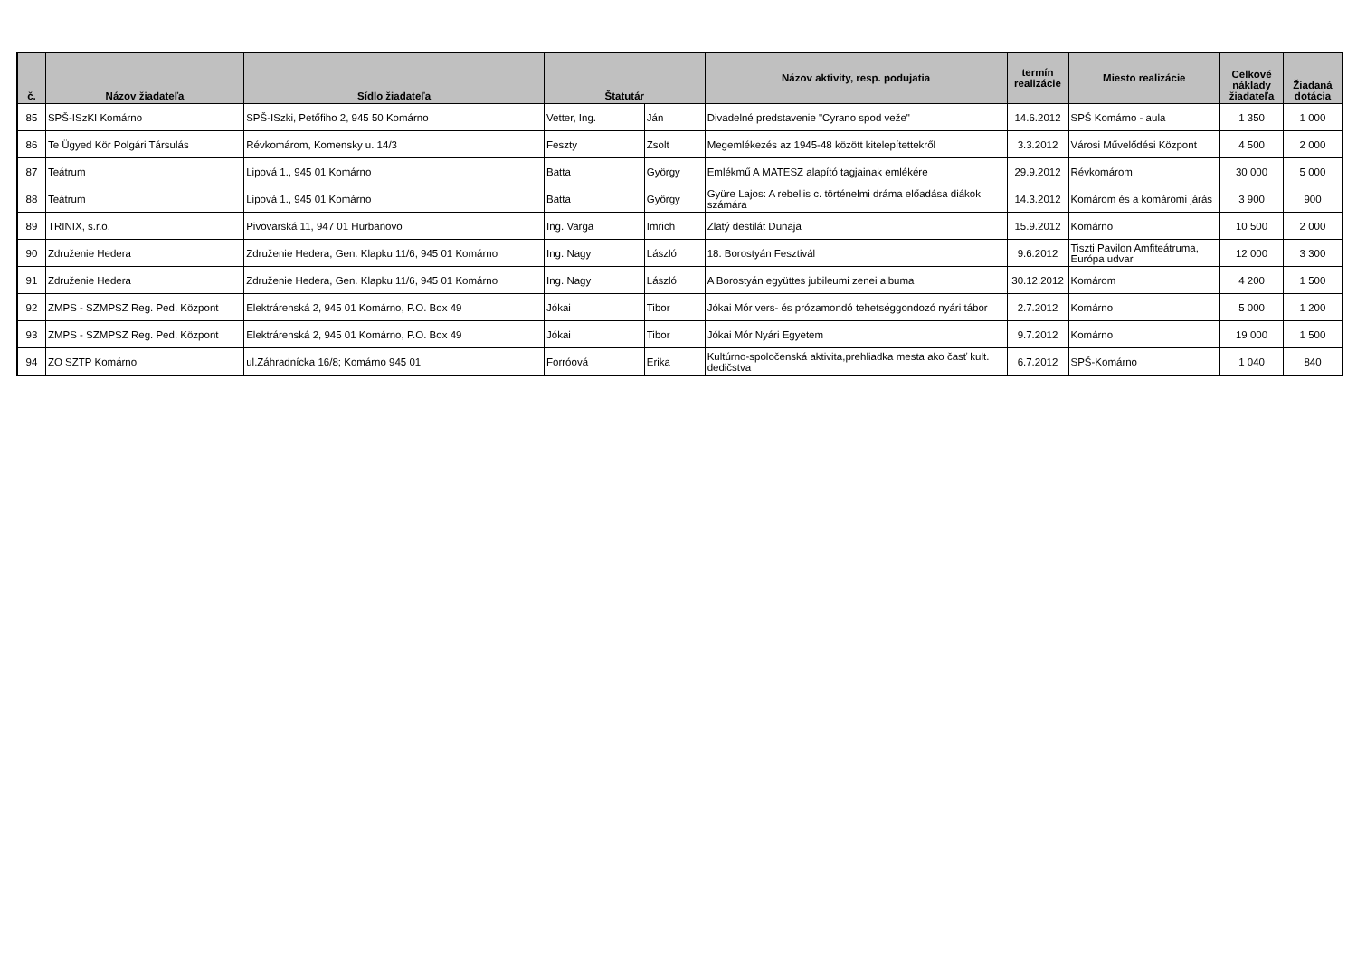| č. | Názov žiadateľa | Sídlo žiadateľa | Štatutár | | Názov aktivity, resp. podujatia | termín realizácie | Miesto realizácie | Celkové náklady žiadateľa | Žiadaná dotácia |
| --- | --- | --- | --- | --- | --- | --- | --- | --- | --- |
| 85 | SPŠ-ISzKI Komárno | SPŠ-ISzki, Petőfiho 2, 945 50 Komárno | Vetter, Ing. | Ján | Divadelné predstavenie "Cyrano spod veže" | 14.6.2012 | SPŠ Komárno - aula | 1 350 | 1 000 |
| 86 | Te Ügyed Kör Polgári Társulás | Révkomárom, Komensky u. 14/3 | Feszty | Zsolt | Megemlékezés az 1945-48 között kitelepítettekről | 3.3.2012 | Városi Művelődési Központ | 4 500 | 2 000 |
| 87 | Teátrum | Lipová 1., 945 01 Komárno | Batta | György | Emlékmű A MATESZ alapító tagjainak emlékére | 29.9.2012 | Révkomárom | 30 000 | 5 000 |
| 88 | Teátrum | Lipová 1., 945 01 Komárno | Batta | György | Gyüre Lajos: A rebellis c. történelmi dráma előadása diákok számára | 14.3.2012 | Komárom és a komáromi járás | 3 900 | 900 |
| 89 | TRINIX, s.r.o. | Pivovarská 11, 947 01 Hurbanovo | Ing. Varga | Imrich | Zlatý destilát Dunaja | 15.9.2012 | Komárno | 10 500 | 2 000 |
| 90 | Združenie Hedera | Združenie Hedera, Gen. Klapku 11/6, 945 01 Komárno | Ing. Nagy | László | 18. Borostyán Fesztivál | 9.6.2012 | Tiszti Pavilon Amfiteátruma, Európa udvar | 12 000 | 3 300 |
| 91 | Združenie Hedera | Združenie Hedera, Gen. Klapku 11/6, 945 01 Komárno | Ing. Nagy | László | A Borostyán együttes jubileumi zenei albuma | 30.12.2012 | Komárom | 4 200 | 1 500 |
| 92 | ZMPS - SZMPSZ Reg. Ped. Központ | Elektrárenská 2, 945 01 Komárno, P.O. Box 49 | Jókai | Tibor | Jókai Mór vers- és prózamondó tehetséggondozó nyári tábor | 2.7.2012 | Komárno | 5 000 | 1 200 |
| 93 | ZMPS - SZMPSZ Reg. Ped. Központ | Elektrárenská 2, 945 01 Komárno, P.O. Box 49 | Jókai | Tibor | Jókai Mór Nyári Egyetem | 9.7.2012 | Komárno | 19 000 | 1 500 |
| 94 | ZO SZTP Komárno | ul.Záhradnícka 16/8; Komárno 945 01 | Forróová | Erika | Kultúrno-spoločenská aktivita,prehliadka mesta ako časť kult. dedičstva | 6.7.2012 | SPŠ-Komárno | 1 040 | 840 |